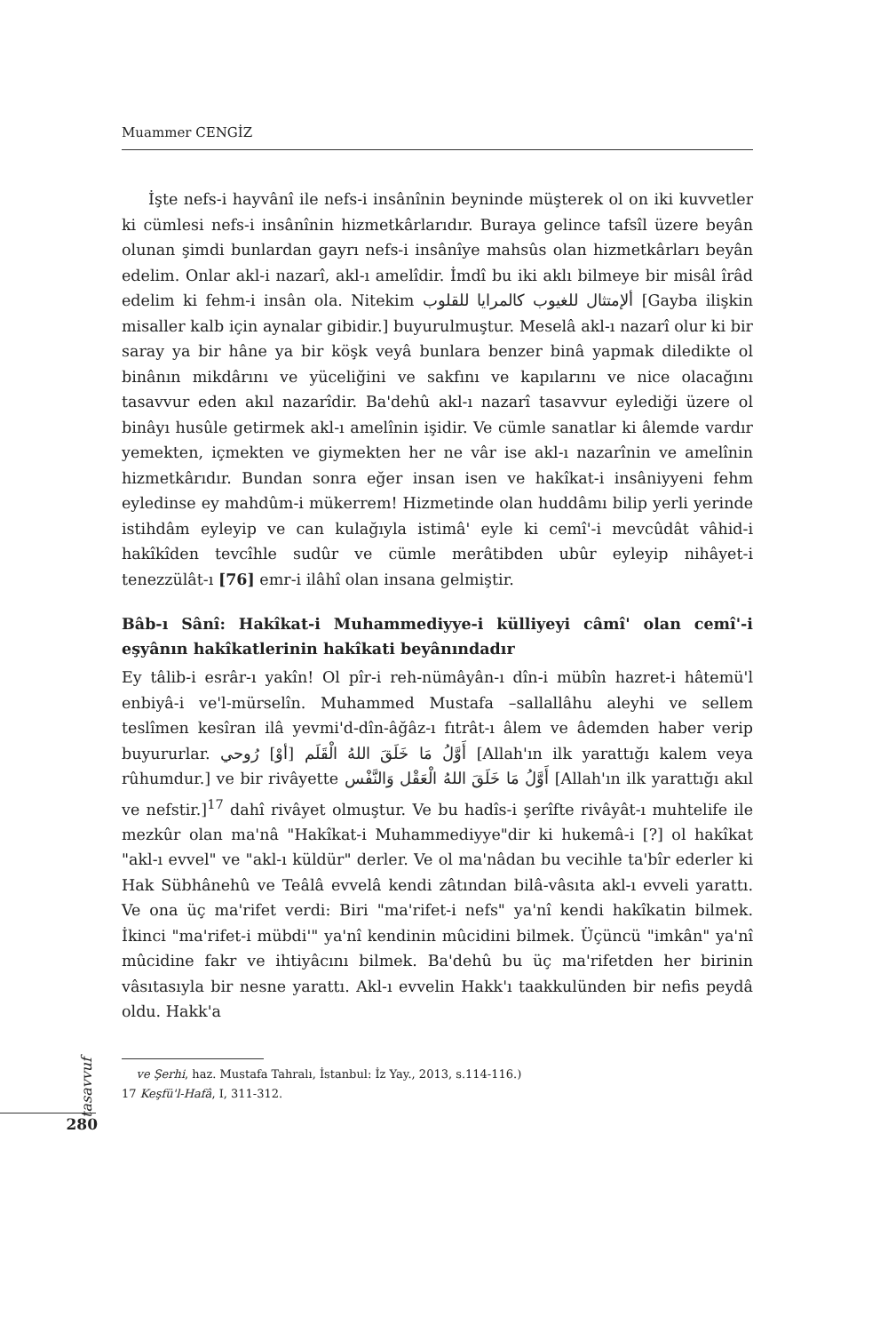Muammer CENGİZ
İşte nefs-i hayvânî ile nefs-i insânînin beyninde müşterek ol on iki kuvvetler ki cümlesi nefs-i insânînin hizmetkârlarıdır. Buraya gelince tafsîl üzere beyân olunan şimdi bunlardan gayrı nefs-i insânîye mahsûs olan hizmetkârları beyân edelim. Onlar akl-i nazarî, akl-ı amelîdir. İmdî bu iki aklı bilmeye bir misâl îrâd edelim ki fehm-i insân ola. Nitekim ألإمتثال للغيوب كالمرايا للقلوب [Gayba ilişkin misaller kalb için aynalar gibidir.] buyurulmuştur. Meselâ akl-ı nazarî olur ki bir saray ya bir hâne ya bir köşk veyâ bunlara benzer binâ yapmak diledikte ol binânın mikdârını ve yüceliğini ve sakfını ve kapılarını ve nice olacağını tasavvur eden akıl nazarîdir. Ba'dehû akl-ı nazarî tasavvur eylediği üzere ol binâyı husûle getirmek akl-ı amelînin işidir. Ve cümle sanatlar ki âlemde vardır yemekten, içmekten ve giymekten her ne vâr ise akl-ı nazarînin ve amelînin hizmetkârıdır. Bundan sonra eğer insan isen ve hakîkat-i insâniyyeni fehm eyledinse ey mahdûm-i mükerrem! Hizmetinde olan huddâmı bilip yerli yerinde istihdâm eyleyip ve can kulağıyla istimâ' eyle ki cemî'-i mevcûdât vâhid-i hakîkîden tevcîhle sudûr ve cümle merâtibden ubûr eyleyip nihâyet-i tenezzülât-ı [76] emr-i ilâhî olan insana gelmiştir.
Bâb-ı Sânî: Hakîkat-i Muhammediyye-i külliyeyi câmî' olan cemî'-i eşyânın hakîkatlerinin hakîkati beyânındadır
Ey tâlib-i esrâr-ı yakîn! Ol pîr-i reh-nümâyân-ı dîn-i mübîn hazret-i hâtemü'l enbiyâ-i ve'l-mürselîn. Muhammed Mustafa –sallallâhu aleyhi ve sellem teslîmen kesîran ilâ yevmi'd-dîn-âğâz-ı fıtrât-ı âlem ve âdemden haber verip buyururlar. أَوَّلُ مَا خَلَقَ اللهُ الْقَلَم [أوْ] رُوحي [Allah'ın ilk yarattığı kalem veya rûhumdur.] ve bir rivâyette أَوَّلُ مَا خَلَقَ اللهُ الْعَقْل وَالنَّفْس [Allah'ın ilk yarattığı akıl ve nefstir.]<sup>17</sup> dahî rivâyet olmuştur. Ve bu hadîs-i şerîfte rivâyât-ı muhtelife ile mezkûr olan ma'nâ "Hakîkat-i Muhammediyye"dir ki hukemâ-i [?] ol hakîkat "akl-ı evvel" ve "akl-ı küldür" derler. Ve ol ma'nâdan bu vecihle ta'bîr ederler ki Hak Sübhânehû ve Teâlâ evvelâ kendi zâtından bilâ-vâsıta akl-ı evveli yarattı. Ve ona üç ma'rifet verdi: Biri "ma'rifet-i nefs" ya'nî kendi hakîkatin bilmek. İkinci "ma'rifet-i mübdi'" ya'nî kendinin mûcidini bilmek. Üçüncü "imkân" ya'nî mûcidine fakr ve ihtiyâcını bilmek. Ba'dehû bu üç ma'rifetden her birinin vâsıtasıyla bir nesne yarattı. Akl-ı evvelin Hakk'ı taakkulünden bir nefis peydâ oldu. Hakk'a
ve Şerhi, haz. Mustafa Tahralı, İstanbul: İz Yay., 2013, s.114-116.)
17 Keşfü'l-Hafâ, I, 311-312.
tasavvuf
280